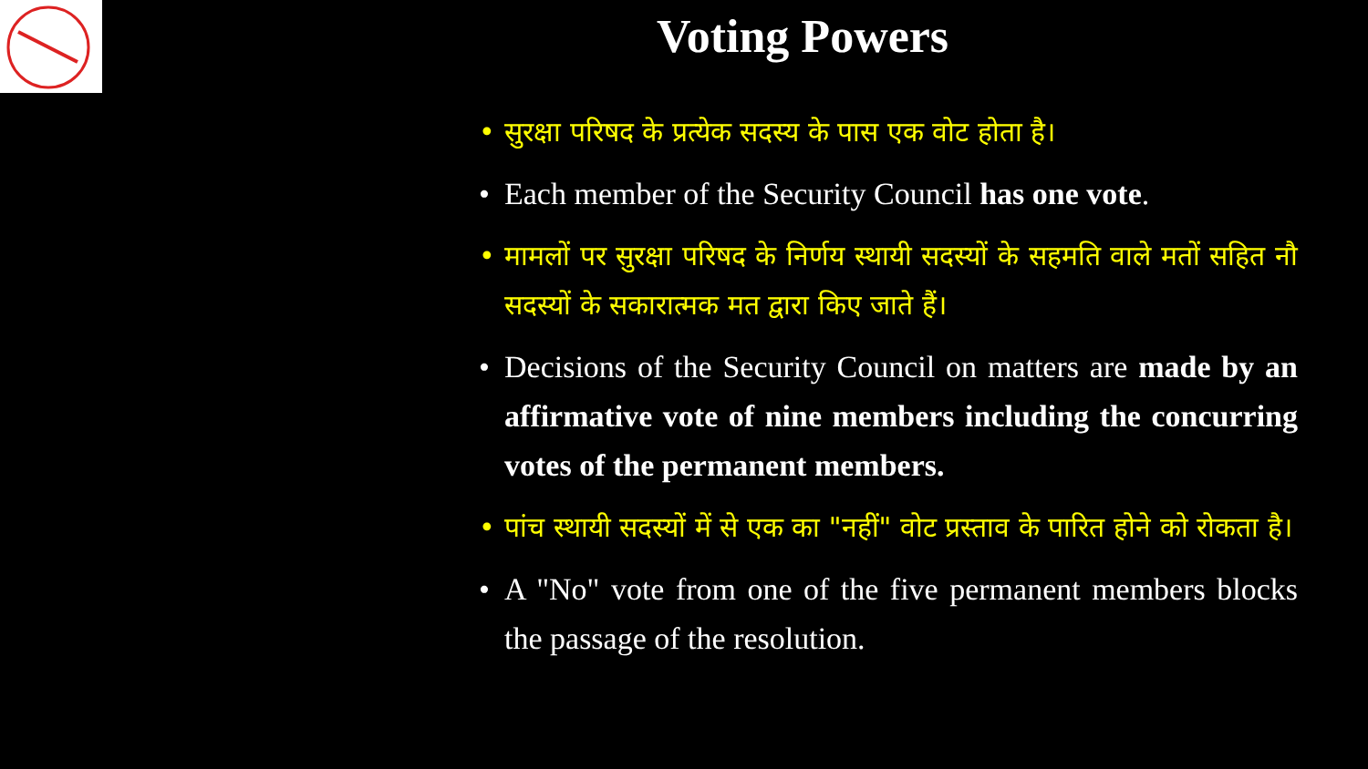Voting Powers
• सुरक्षा परिषद के प्रत्येक सदस्य के पास एक वोट होता है।
• Each member of the Security Council has one vote.
• मामलों पर सुरक्षा परिषद के निर्णय स्थायी सदस्यों के सहमति वाले मतों सहित नौ सदस्यों के सकारात्मक मत द्वारा किए जाते हैं।
• Decisions of the Security Council on matters are made by an affirmative vote of nine members including the concurring votes of the permanent members.
• पांच स्थायी सदस्यों में से एक का "नहीं" वोट प्रस्ताव के पारित होने को रोकता है।
• A "No" vote from one of the five permanent members blocks the passage of the resolution.